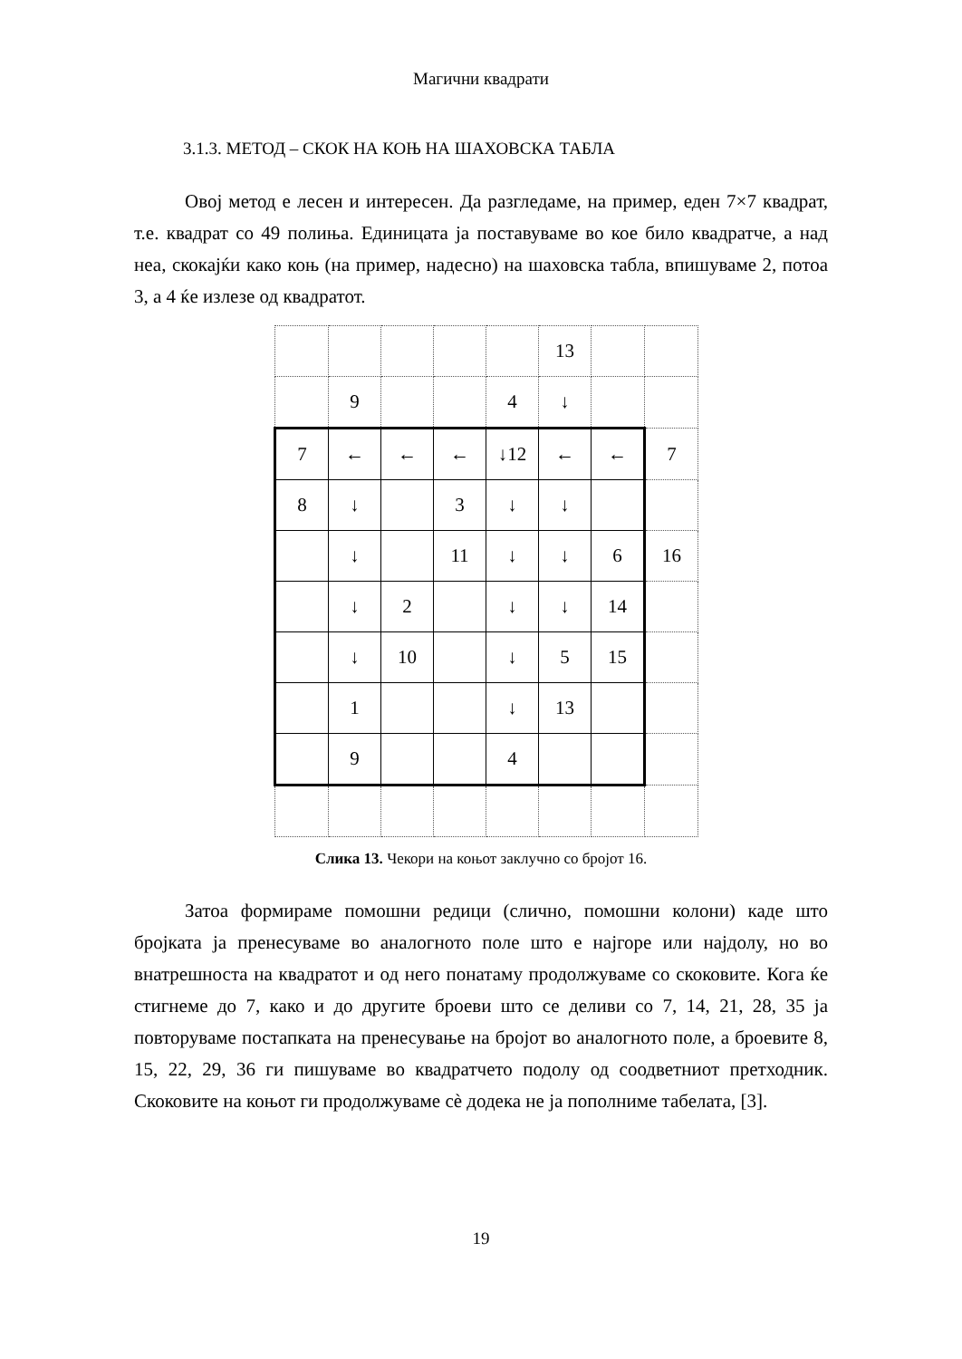Магични квадрати
3.1.3. МЕТОД – СКОК НА КОЊ НА ШАХОВСКА ТАБЛА
Овој метод е лесен и интересен. Да разгледаме, на пример, еден 7×7 квадрат, т.е. квадрат со 49 полиња. Единицата ја поставуваме во кое било квадратче, а над неа, скокајќи како коњ (на пример, надесно) на шаховска табла, впишуваме 2, потоа 3, а 4 ќе излезе од квадратот.
| | | | | | 13 | | |
| | 9 | | | 4 | ↓ | | |
| 7 | ← | ← | ← | ↓12 | ← | ← | 7 |
| 8 | ↓ | | 3 | ↓ | ↓ | | |
| | ↓ | | 11 | ↓ | ↓ | 6 | 16 |
| | ↓ | 2 | | ↓ | ↓ | 14 | |
| | ↓ | 10 | | ↓ | 5 | 15 | |
| | 1 | | | ↓ | 13 | | |
| | 9 | | | 4 | | | |
Слика 13. Чекори на коњот заклучно со бројот 16.
Затоа формираме помошни редици (слично, помошни колони) каде што бројката ја пренесуваме во аналогното поле што е најгоре или најдолу, но во внатрешноста на квадратот и од него понатаму продолжуваме со скоковите. Кога ќе стигнеме до 7, како и до другите броеви што се деливи со 7, 14, 21, 28, 35 ја повторуваме постапката на пренесување на бројот во аналогното поле, а броевите 8, 15, 22, 29, 36 ги пишуваме во квадратчето подолу од соодветниот претходник. Скоковите на коњот ги продолжуваме сè додека не ја пополниме табелата, [3].
19